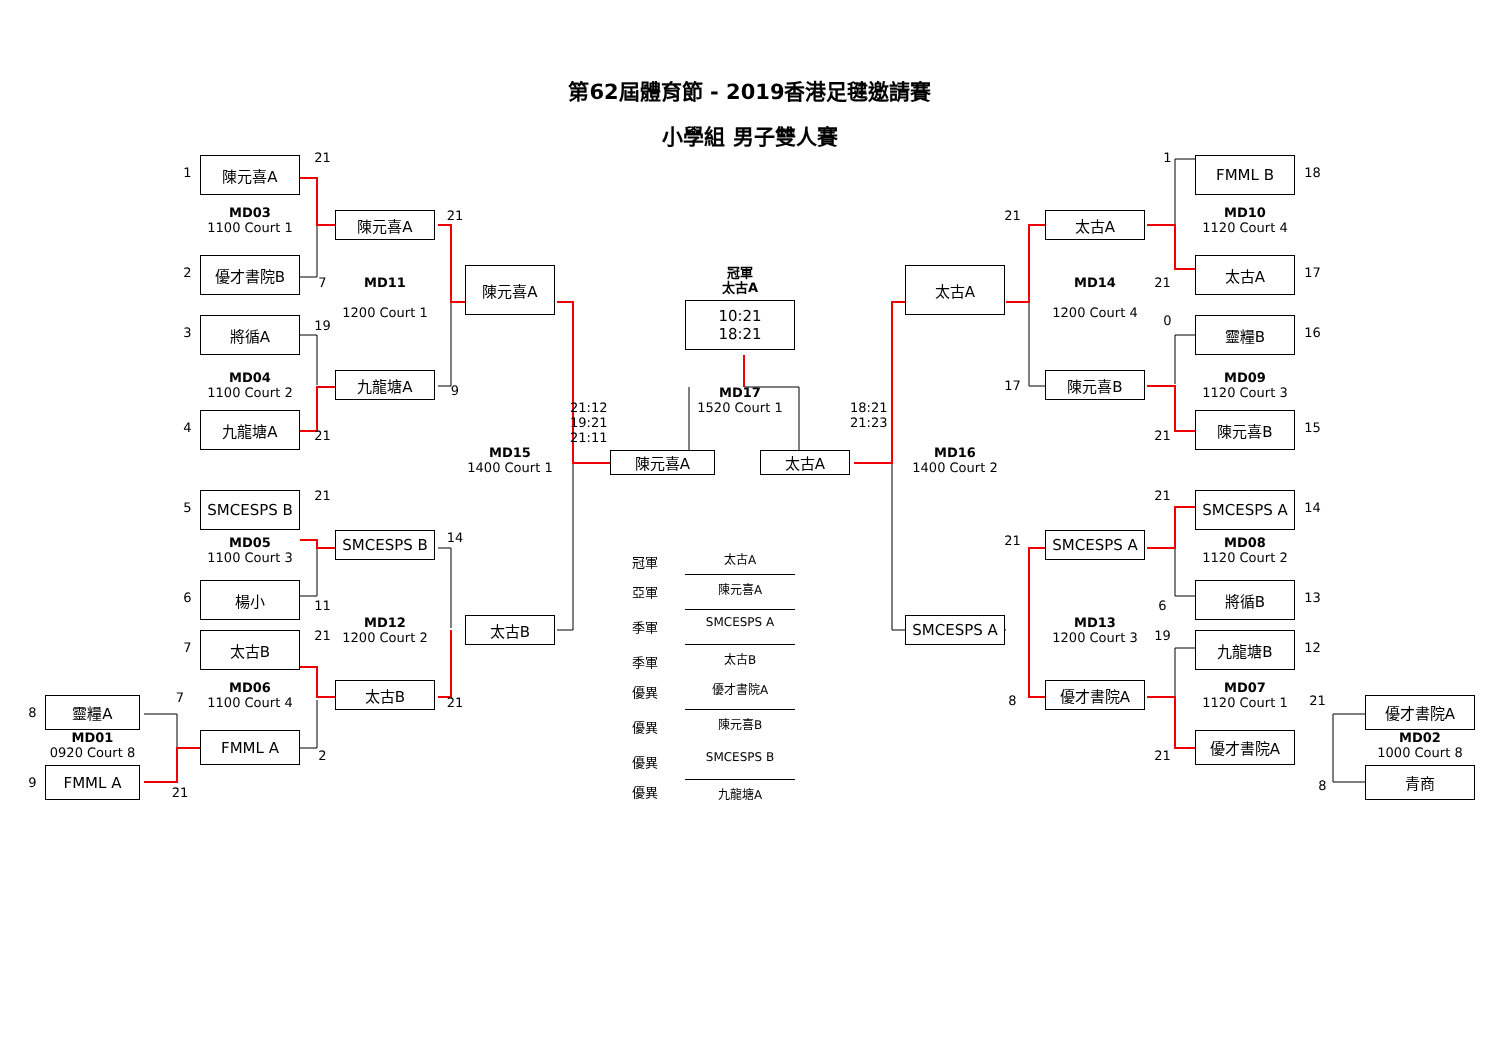第62屆體育節 - 2019香港足毽邀請賽
小學組 男子雙人賽
1
陳元喜A
21
MD03
1100 Court 1
2
優才書院B
7
19
3
將循A
MD04
1100 Court 2
4
九龍塘A
21
陳元喜A
21
MD11
1200 Court 1
九龍塘A
9
陳元喜A
21
5
SMCESPS B
MD05
1100 Court 3
SMCESPS B
14
6
楊小
11
MD12
1200 Court 2
21
太古B
7
太古B
MD06
1100 Court 4
7
太古B
21
8
靈糧A
MD01
0920 Court 8
FMML A
2
9
FMML A
21
冠軍
太古A
10:21
18:21
MD17
1520 Court 1
21:12
19:21
21:11
18:21
21:23
MD15
1400 Court 1
陳元喜A
太古A
MD16
1400 Court 2
冠軍
太古A
亞軍
陳元喜A
季軍
SMCESPS A
季軍
太古B
優異
優才書院A
優異
陳元喜B
優異
SMCESPS B
優異
九龍塘A
太古A
21
太古A
MD14
1200 Court 4
17
陳元喜B
1
FMML B
18
MD10
1120 Court 4
太古A
17
21
0
靈糧B
16
MD09
1120 Court 3
陳元喜B
15
21
21
SMCESPS A
14
21
SMCESPS A
MD08
1120 Court 2
將循B
13
6
SMCESPS A
MD13
1200 Court 3
19
九龍塘B
12
8
優才書院A
MD07
1120 Court 1
21
優才書院A
MD02
1000 Court 8
優才書院A
21
青商
8